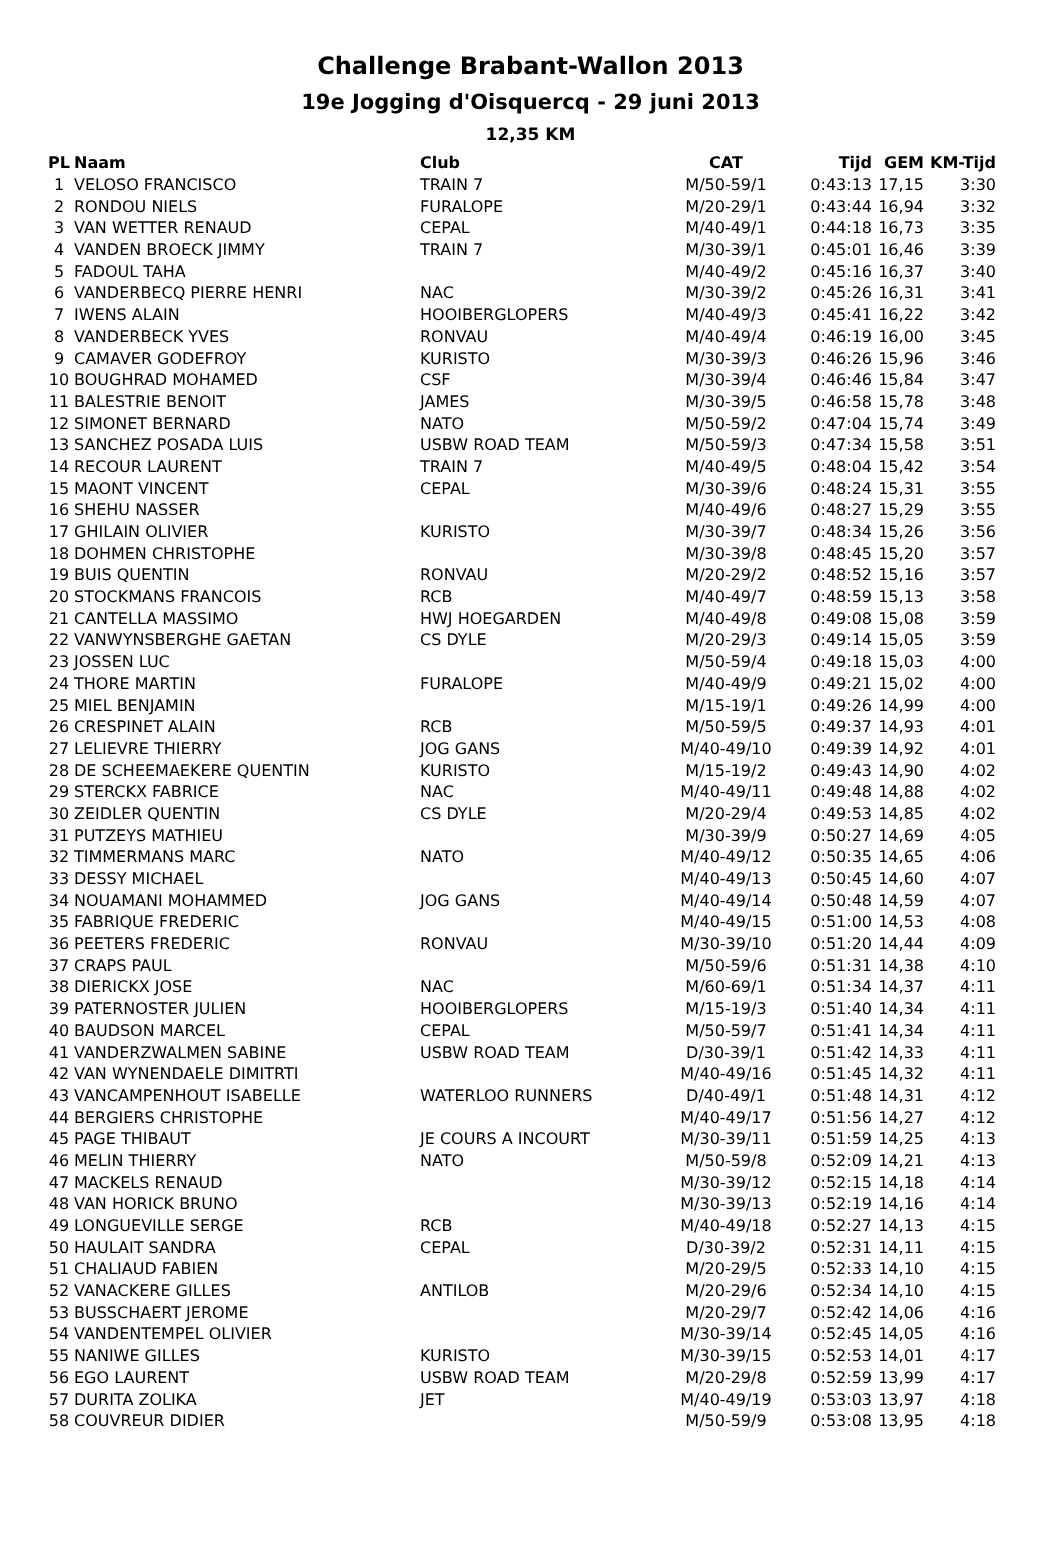Challenge Brabant-Wallon 2013
19e Jogging d'Oisquercq - 29 juni 2013
12,35 KM
| PL | Naam | Club | CAT | Tijd | GEM | KM-Tijd |
| --- | --- | --- | --- | --- | --- | --- |
| 1 | VELOSO FRANCISCO | TRAIN 7 | M/50-59/1 | 0:43:13 | 17,15 | 3:30 |
| 2 | RONDOU NIELS | FURALOPE | M/20-29/1 | 0:43:44 | 16,94 | 3:32 |
| 3 | VAN WETTER RENAUD | CEPAL | M/40-49/1 | 0:44:18 | 16,73 | 3:35 |
| 4 | VANDEN BROECK JIMMY | TRAIN 7 | M/30-39/1 | 0:45:01 | 16,46 | 3:39 |
| 5 | FADOUL TAHA | | M/40-49/2 | 0:45:16 | 16,37 | 3:40 |
| 6 | VANDERBECQ PIERRE HENRI | NAC | M/30-39/2 | 0:45:26 | 16,31 | 3:41 |
| 7 | IWENS ALAIN | HOOIBERGLOPERS | M/40-49/3 | 0:45:41 | 16,22 | 3:42 |
| 8 | VANDERBECK YVES | RONVAU | M/40-49/4 | 0:46:19 | 16,00 | 3:45 |
| 9 | CAMAVER GODEFROY | KURISTO | M/30-39/3 | 0:46:26 | 15,96 | 3:46 |
| 10 | BOUGHRAD MOHAMED | CSF | M/30-39/4 | 0:46:46 | 15,84 | 3:47 |
| 11 | BALESTRIE BENOIT | JAMES | M/30-39/5 | 0:46:58 | 15,78 | 3:48 |
| 12 | SIMONET BERNARD | NATO | M/50-59/2 | 0:47:04 | 15,74 | 3:49 |
| 13 | SANCHEZ POSADA LUIS | USBW ROAD TEAM | M/50-59/3 | 0:47:34 | 15,58 | 3:51 |
| 14 | RECOUR LAURENT | TRAIN 7 | M/40-49/5 | 0:48:04 | 15,42 | 3:54 |
| 15 | MAONT VINCENT | CEPAL | M/30-39/6 | 0:48:24 | 15,31 | 3:55 |
| 16 | SHEHU NASSER | | M/40-49/6 | 0:48:27 | 15,29 | 3:55 |
| 17 | GHILAIN OLIVIER | KURISTO | M/30-39/7 | 0:48:34 | 15,26 | 3:56 |
| 18 | DOHMEN CHRISTOPHE | | M/30-39/8 | 0:48:45 | 15,20 | 3:57 |
| 19 | BUIS QUENTIN | RONVAU | M/20-29/2 | 0:48:52 | 15,16 | 3:57 |
| 20 | STOCKMANS FRANCOIS | RCB | M/40-49/7 | 0:48:59 | 15,13 | 3:58 |
| 21 | CANTELLA MASSIMO | HWJ HOEGARDEN | M/40-49/8 | 0:49:08 | 15,08 | 3:59 |
| 22 | VANWYNSBERGHE GAETAN | CS DYLE | M/20-29/3 | 0:49:14 | 15,05 | 3:59 |
| 23 | JOSSEN LUC | | M/50-59/4 | 0:49:18 | 15,03 | 4:00 |
| 24 | THORE MARTIN | FURALOPE | M/40-49/9 | 0:49:21 | 15,02 | 4:00 |
| 25 | MIEL BENJAMIN | | M/15-19/1 | 0:49:26 | 14,99 | 4:00 |
| 26 | CRESPINET ALAIN | RCB | M/50-59/5 | 0:49:37 | 14,93 | 4:01 |
| 27 | LELIEVRE THIERRY | JOG GANS | M/40-49/10 | 0:49:39 | 14,92 | 4:01 |
| 28 | DE SCHEEMAEKERE QUENTIN | KURISTO | M/15-19/2 | 0:49:43 | 14,90 | 4:02 |
| 29 | STERCKX FABRICE | NAC | M/40-49/11 | 0:49:48 | 14,88 | 4:02 |
| 30 | ZEIDLER QUENTIN | CS DYLE | M/20-29/4 | 0:49:53 | 14,85 | 4:02 |
| 31 | PUTZEYS MATHIEU | | M/30-39/9 | 0:50:27 | 14,69 | 4:05 |
| 32 | TIMMERMANS MARC | NATO | M/40-49/12 | 0:50:35 | 14,65 | 4:06 |
| 33 | DESSY MICHAEL | | M/40-49/13 | 0:50:45 | 14,60 | 4:07 |
| 34 | NOUAMANI MOHAMMED | JOG GANS | M/40-49/14 | 0:50:48 | 14,59 | 4:07 |
| 35 | FABRIQUE FREDERIC | | M/40-49/15 | 0:51:00 | 14,53 | 4:08 |
| 36 | PEETERS FREDERIC | RONVAU | M/30-39/10 | 0:51:20 | 14,44 | 4:09 |
| 37 | CRAPS PAUL | | M/50-59/6 | 0:51:31 | 14,38 | 4:10 |
| 38 | DIERICKX JOSE | NAC | M/60-69/1 | 0:51:34 | 14,37 | 4:11 |
| 39 | PATERNOSTER JULIEN | HOOIBERGLOPERS | M/15-19/3 | 0:51:40 | 14,34 | 4:11 |
| 40 | BAUDSON MARCEL | CEPAL | M/50-59/7 | 0:51:41 | 14,34 | 4:11 |
| 41 | VANDERZWALMEN SABINE | USBW ROAD TEAM | D/30-39/1 | 0:51:42 | 14,33 | 4:11 |
| 42 | VAN WYNENDAELE DIMITRTI | | M/40-49/16 | 0:51:45 | 14,32 | 4:11 |
| 43 | VANCAMPENHOUT ISABELLE | WATERLOO RUNNERS | D/40-49/1 | 0:51:48 | 14,31 | 4:12 |
| 44 | BERGIERS CHRISTOPHE | | M/40-49/17 | 0:51:56 | 14,27 | 4:12 |
| 45 | PAGE THIBAUT | JE COURS A INCOURT | M/30-39/11 | 0:51:59 | 14,25 | 4:13 |
| 46 | MELIN THIERRY | NATO | M/50-59/8 | 0:52:09 | 14,21 | 4:13 |
| 47 | MACKELS RENAUD | | M/30-39/12 | 0:52:15 | 14,18 | 4:14 |
| 48 | VAN HORICK BRUNO | | M/30-39/13 | 0:52:19 | 14,16 | 4:14 |
| 49 | LONGUEVILLE SERGE | RCB | M/40-49/18 | 0:52:27 | 14,13 | 4:15 |
| 50 | HAULAIT SANDRA | CEPAL | D/30-39/2 | 0:52:31 | 14,11 | 4:15 |
| 51 | CHALIAUD FABIEN | | M/20-29/5 | 0:52:33 | 14,10 | 4:15 |
| 52 | VANACKERE GILLES | ANTILOB | M/20-29/6 | 0:52:34 | 14,10 | 4:15 |
| 53 | BUSSCHAERT JEROME | | M/20-29/7 | 0:52:42 | 14,06 | 4:16 |
| 54 | VANDENTEMPEL OLIVIER | | M/30-39/14 | 0:52:45 | 14,05 | 4:16 |
| 55 | NANIWE GILLES | KURISTO | M/30-39/15 | 0:52:53 | 14,01 | 4:17 |
| 56 | EGO LAURENT | USBW ROAD TEAM | M/20-29/8 | 0:52:59 | 13,99 | 4:17 |
| 57 | DURITA ZOLIKA | JET | M/40-49/19 | 0:53:03 | 13,97 | 4:18 |
| 58 | COUVREUR DIDIER | | M/50-59/9 | 0:53:08 | 13,95 | 4:18 |